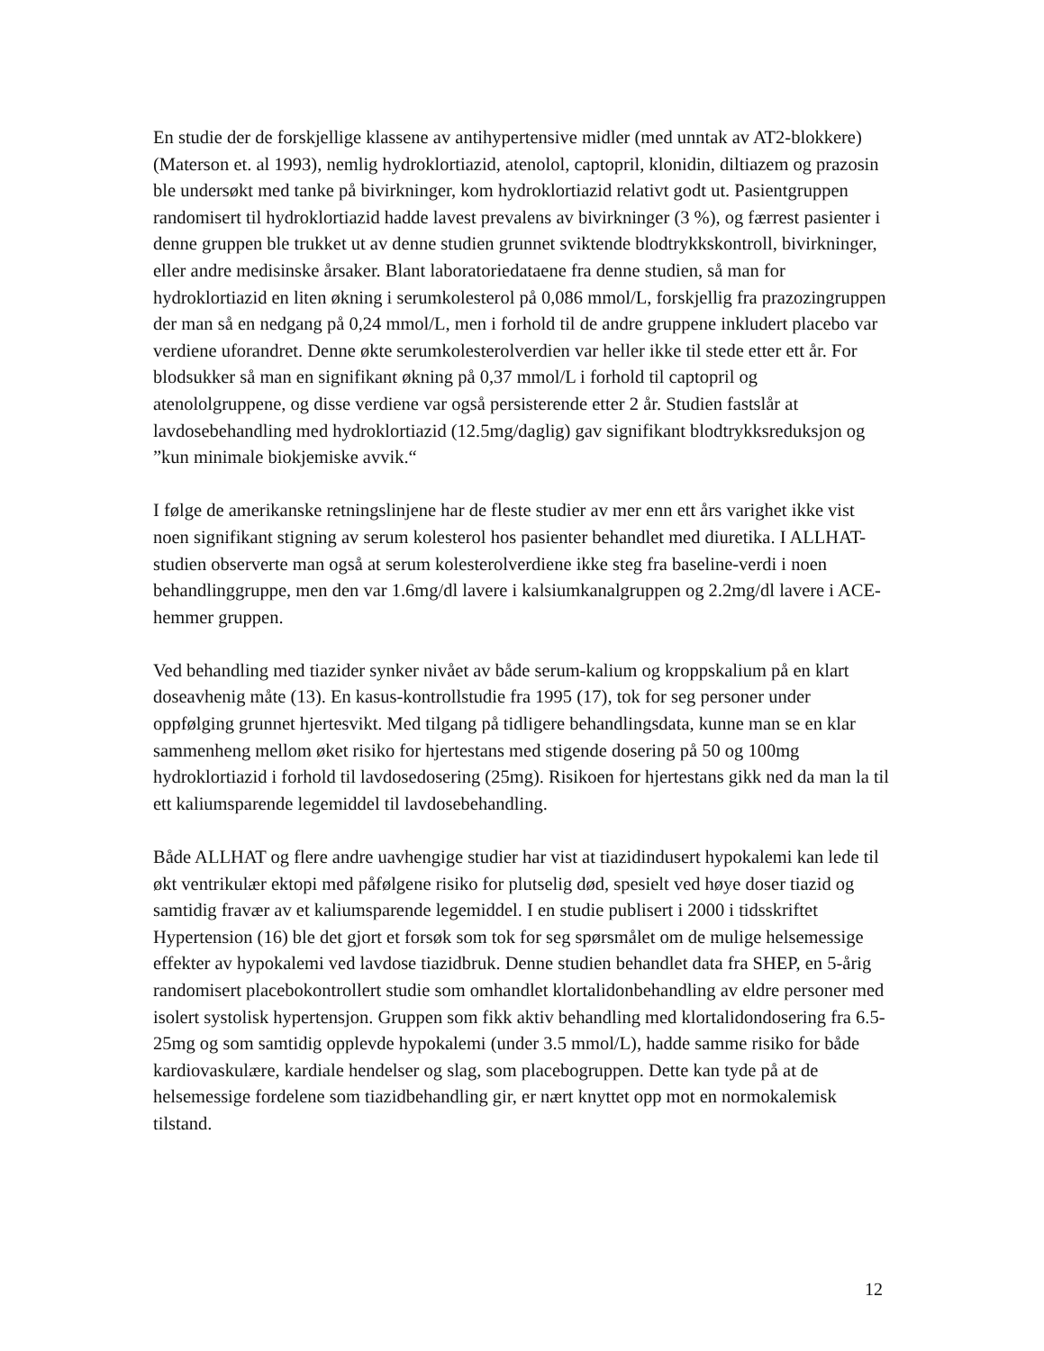En studie der de forskjellige klassene av antihypertensive midler (med unntak av AT2-blokkere) (Materson et. al 1993), nemlig hydroklortiazid, atenolol, captopril, klonidin, diltiazem og prazosin ble undersøkt med tanke på bivirkninger, kom hydroklortiazid relativt godt ut. Pasientgruppen randomisert til hydroklortiazid hadde lavest prevalens av bivirkninger (3 %), og færrest pasienter i denne gruppen ble trukket ut av denne studien grunnet sviktende blodtrykkskontroll, bivirkninger, eller andre medisinske årsaker. Blant laboratoriedataene fra denne studien, så man for hydroklortiazid en liten økning i serumkolesterol på 0,086 mmol/L, forskjellig fra prazozingruppen der man så en nedgang på 0,24 mmol/L, men i forhold til de andre gruppene inkludert placebo var verdiene uforandret. Denne økte serumkolesterolverdien var heller ikke til stede etter ett år. For blodsukker så man en signifikant økning på 0,37 mmol/L i forhold til captopril og atenololgruppene, og disse verdiene var også persisterende etter 2 år. Studien fastslår at lavdosebehandling med hydroklortiazid (12.5mg/daglig) gav signifikant blodtrykksreduksjon og ”kun minimale biokjemiske avvik.“
I følge de amerikanske retningslinjene har de fleste studier av mer enn ett års varighet ikke vist noen signifikant stigning av serum kolesterol hos pasienter behandlet med diuretika. I ALLHAT-studien observerte man også at serum kolesterolverdiene ikke steg fra baseline-verdi i noen behandlinggruppe, men den var 1.6mg/dl lavere i kalsiumkanalgruppen og 2.2mg/dl lavere i ACE-hemmer gruppen.
Ved behandling med tiazider synker nivået av både serum-kalium og kroppskalium på en klart doseavhenig måte (13). En kasus-kontrollstudie fra 1995 (17), tok for seg personer under oppfølging grunnet hjertesvikt. Med tilgang på tidligere behandlingsdata, kunne man se en klar sammenheng mellom øket risiko for hjertestans med stigende dosering på 50 og 100mg hydroklortiazid i forhold til lavdosedosering (25mg). Risikoen for hjertestans gikk ned da man la til ett kaliumsparende legemiddel til lavdosebehandling.
Både ALLHAT og flere andre uavhengige studier har vist at tiazidindusert hypokalemi kan lede til økt ventrikulær ektopi med påfølgene risiko for plutselig død, spesielt ved høye doser tiazid og samtidig fravær av et kaliumsparende legemiddel. I en studie publisert i 2000 i tidsskriftet Hypertension (16) ble det gjort et forsøk som tok for seg spørsmålet om de mulige helsemessige effekter av hypokalemi ved lavdose tiazidbruk. Denne studien behandlet data fra SHEP, en 5-årig randomisert placebokontrollert studie som omhandlet klortalidonbehandling av eldre personer med isolert systolisk hypertensjon. Gruppen som fikk aktiv behandling med klortalidondosering fra 6.5-25mg og som samtidig opplevde hypokalemi (under 3.5 mmol/L), hadde samme risiko for både kardiovaskulære, kardiale hendelser og slag, som placebogruppen. Dette kan tyde på at de helsemessige fordelene som tiazidbehandling gir, er nært knyttet opp mot en normokalemisk tilstand.
12